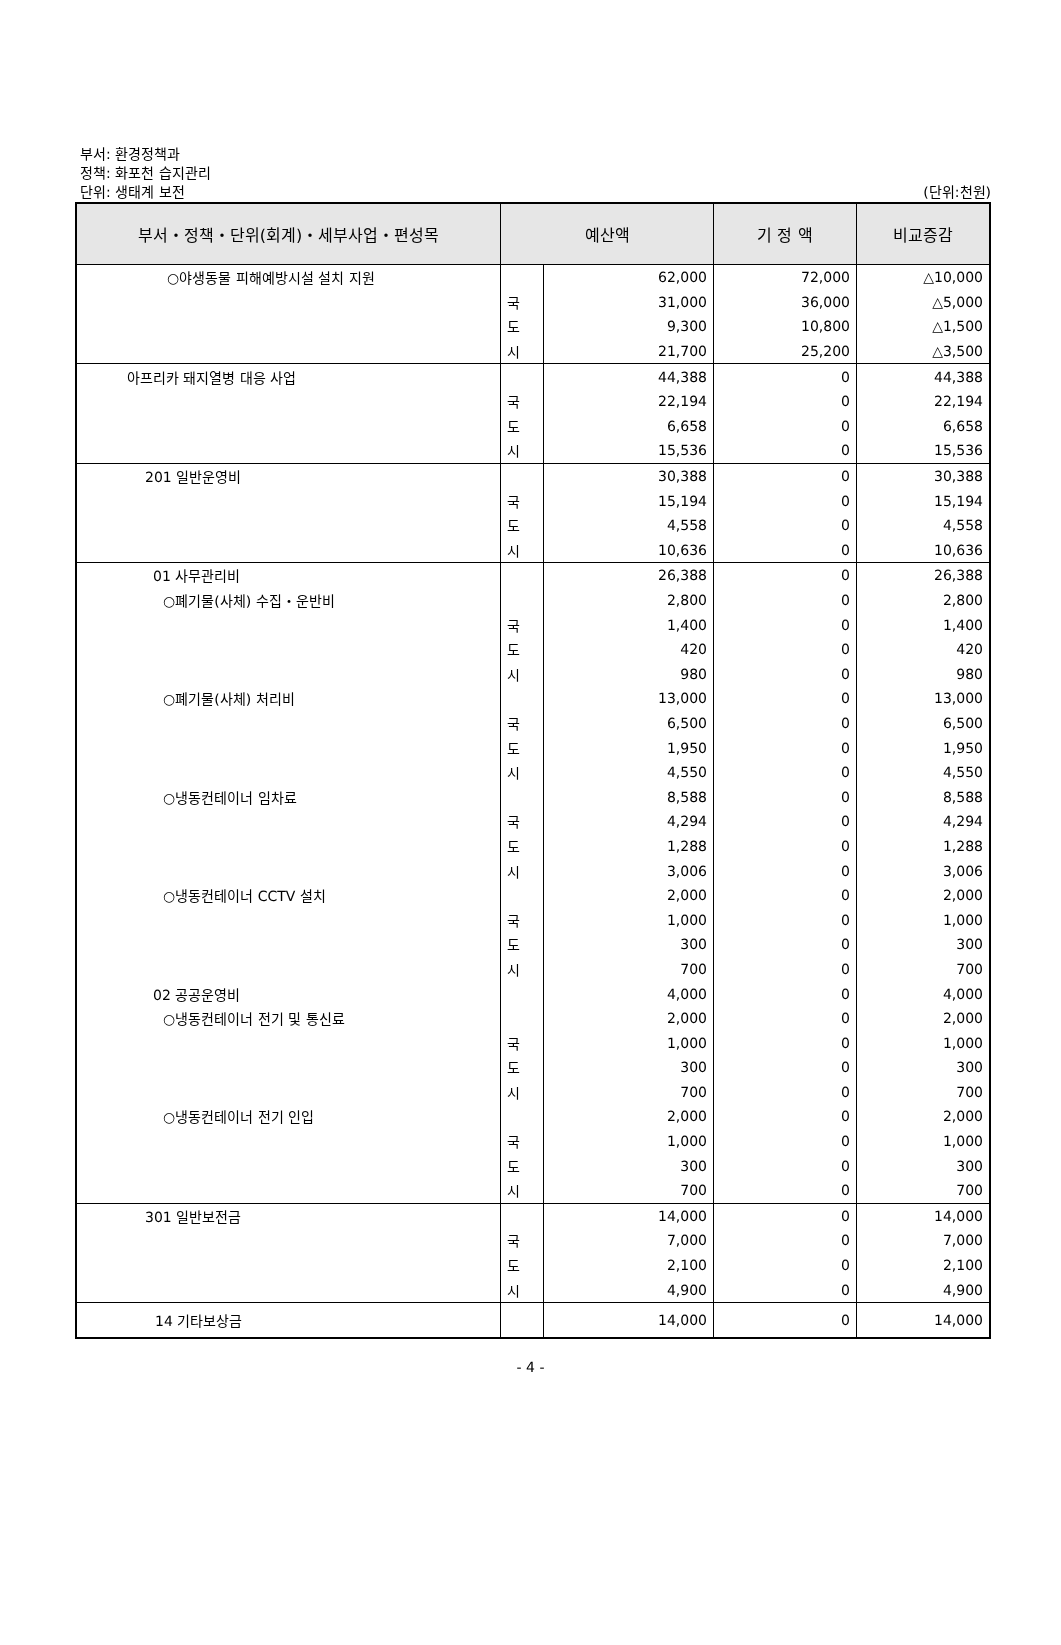부서: 환경정책과
정책: 화포천 습지관리
단위: 생태계 보전
(단위:천원)
| 부서・정책・단위(회계)・세부사업・편성목 | 예산액 | | 기 정 액 | 비교증감 |
| --- | --- | --- | --- | --- |
| ○야생동물 피해예방시설 설치 지원 | | 62,000 | 72,000 | △10,000 |
| | 국 | 31,000 | 36,000 | △5,000 |
| | 도 | 9,300 | 10,800 | △1,500 |
| | 시 | 21,700 | 25,200 | △3,500 |
| 아프리카 돼지열병 대응 사업 | | 44,388 | 0 | 44,388 |
| | 국 | 22,194 | 0 | 22,194 |
| | 도 | 6,658 | 0 | 6,658 |
| | 시 | 15,536 | 0 | 15,536 |
| 201 일반운영비 | | 30,388 | 0 | 30,388 |
| | 국 | 15,194 | 0 | 15,194 |
| | 도 | 4,558 | 0 | 4,558 |
| | 시 | 10,636 | 0 | 10,636 |
| 01 사무관리비 | | 26,388 | 0 | 26,388 |
| ○폐기물(사체) 수집・운반비 | | 2,800 | 0 | 2,800 |
| | 국 | 1,400 | 0 | 1,400 |
| | 도 | 420 | 0 | 420 |
| | 시 | 980 | 0 | 980 |
| ○폐기물(사체) 처리비 | | 13,000 | 0 | 13,000 |
| | 국 | 6,500 | 0 | 6,500 |
| | 도 | 1,950 | 0 | 1,950 |
| | 시 | 4,550 | 0 | 4,550 |
| ○냉동컨테이너 임차료 | | 8,588 | 0 | 8,588 |
| | 국 | 4,294 | 0 | 4,294 |
| | 도 | 1,288 | 0 | 1,288 |
| | 시 | 3,006 | 0 | 3,006 |
| ○냉동컨테이너 CCTV 설치 | | 2,000 | 0 | 2,000 |
| | 국 | 1,000 | 0 | 1,000 |
| | 도 | 300 | 0 | 300 |
| | 시 | 700 | 0 | 700 |
| 02 공공운영비 | | 4,000 | 0 | 4,000 |
| ○냉동컨테이너 전기 및 통신료 | | 2,000 | 0 | 2,000 |
| | 국 | 1,000 | 0 | 1,000 |
| | 도 | 300 | 0 | 300 |
| | 시 | 700 | 0 | 700 |
| ○냉동컨테이너 전기 인입 | | 2,000 | 0 | 2,000 |
| | 국 | 1,000 | 0 | 1,000 |
| | 도 | 300 | 0 | 300 |
| | 시 | 700 | 0 | 700 |
| 301 일반보전금 | | 14,000 | 0 | 14,000 |
| | 국 | 7,000 | 0 | 7,000 |
| | 도 | 2,100 | 0 | 2,100 |
| | 시 | 4,900 | 0 | 4,900 |
| 14 기타보상금 | | 14,000 | 0 | 14,000 |
- 4 -